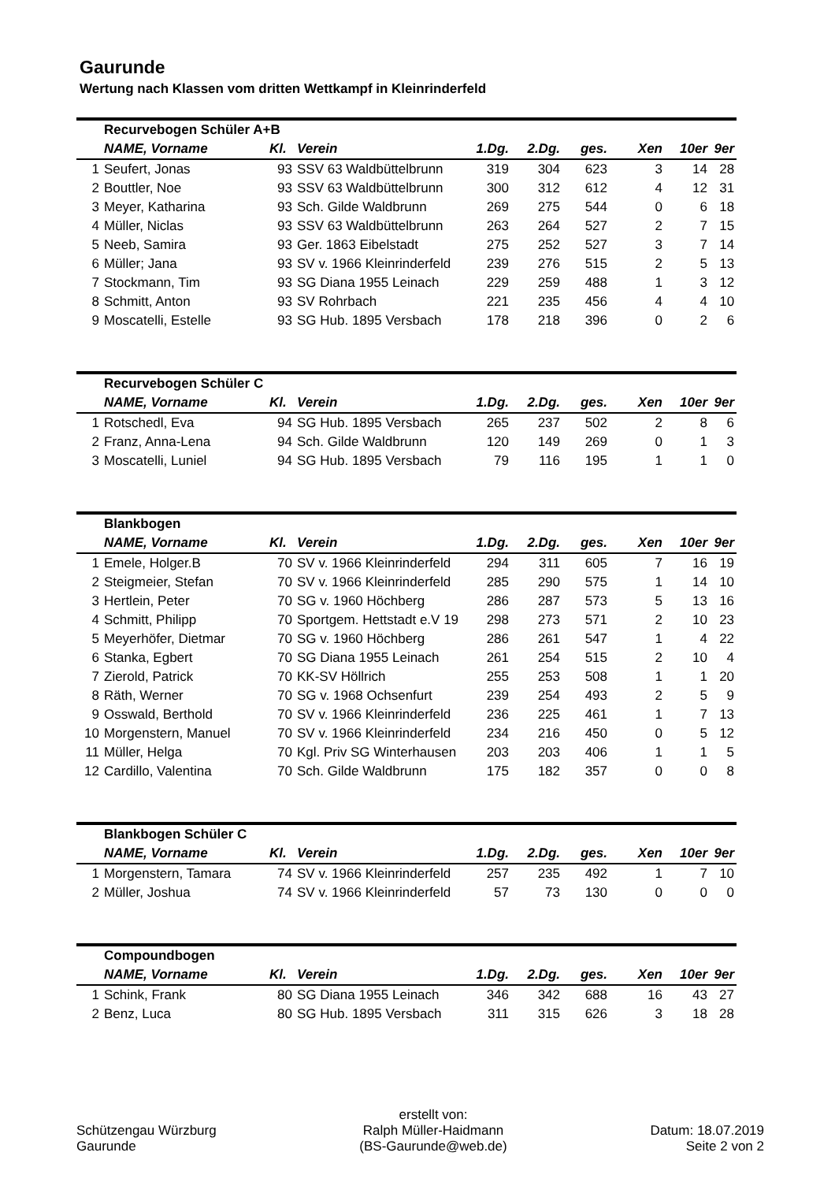Gaurunde
Wertung nach Klassen vom dritten Wettkampf in Kleinrinderfeld
| | Recurvebogen Schüler A+B | | | | | | | | |
| | NAME, Vorname | Kl. | Verein | 1.Dg. | 2.Dg. | ges. | Xen | 10er | 9er |
| 1 | Seufert, Jonas | 93 | SSV 63 Waldbüttelbrunn | 319 | 304 | 623 | 3 | 14 | 28 |
| 2 | Bouttler, Noe | 93 | SSV 63 Waldbüttelbrunn | 300 | 312 | 612 | 4 | 12 | 31 |
| 3 | Meyer, Katharina | 93 | Sch. Gilde Waldbrunn | 269 | 275 | 544 | 0 | 6 | 18 |
| 4 | Müller, Niclas | 93 | SSV 63 Waldbüttelbrunn | 263 | 264 | 527 | 2 | 7 | 15 |
| 5 | Neeb, Samira | 93 | Ger. 1863 Eibelstadt | 275 | 252 | 527 | 3 | 7 | 14 |
| 6 | Müller; Jana | 93 | SV v. 1966 Kleinrinderfeld | 239 | 276 | 515 | 2 | 5 | 13 |
| 7 | Stockmann, Tim | 93 | SG Diana 1955 Leinach | 229 | 259 | 488 | 1 | 3 | 12 |
| 8 | Schmitt, Anton | 93 | SV Rohrbach | 221 | 235 | 456 | 4 | 4 | 10 |
| 9 | Moscatelli, Estelle | 93 | SG Hub. 1895 Versbach | 178 | 218 | 396 | 0 | 2 | 6 |
| | Recurvebogen Schüler C | | | | | | | | |
| | NAME, Vorname | Kl. | Verein | 1.Dg. | 2.Dg. | ges. | Xen | 10er | 9er |
| 1 | Rotschedl, Eva | 94 | SG Hub. 1895 Versbach | 265 | 237 | 502 | 2 | 8 | 6 |
| 2 | Franz, Anna-Lena | 94 | Sch. Gilde Waldbrunn | 120 | 149 | 269 | 0 | 1 | 3 |
| 3 | Moscatelli, Luniel | 94 | SG Hub. 1895 Versbach | 79 | 116 | 195 | 1 | 1 | 0 |
| | Blankbogen | | | | | | | | |
| | NAME, Vorname | Kl. | Verein | 1.Dg. | 2.Dg. | ges. | Xen | 10er | 9er |
| 1 | Emele, Holger.B | 70 | SV v. 1966 Kleinrinderfeld | 294 | 311 | 605 | 7 | 16 | 19 |
| 2 | Steigmeier, Stefan | 70 | SV v. 1966 Kleinrinderfeld | 285 | 290 | 575 | 1 | 14 | 10 |
| 3 | Hertlein, Peter | 70 | SG v. 1960 Höchberg | 286 | 287 | 573 | 5 | 13 | 16 |
| 4 | Schmitt, Philipp | 70 | Sportgem. Hettstadt e.V 19 | 298 | 273 | 571 | 2 | 10 | 23 |
| 5 | Meyerhöfer, Dietmar | 70 | SG v. 1960 Höchberg | 286 | 261 | 547 | 1 | 4 | 22 |
| 6 | Stanka, Egbert | 70 | SG Diana 1955 Leinach | 261 | 254 | 515 | 2 | 10 | 4 |
| 7 | Zierold, Patrick | 70 | KK-SV Höllrich | 255 | 253 | 508 | 1 | 1 | 20 |
| 8 | Räth, Werner | 70 | SG v. 1968 Ochsenfurt | 239 | 254 | 493 | 2 | 5 | 9 |
| 9 | Osswald, Berthold | 70 | SV v. 1966 Kleinrinderfeld | 236 | 225 | 461 | 1 | 7 | 13 |
| 10 | Morgenstern, Manuel | 70 | SV v. 1966 Kleinrinderfeld | 234 | 216 | 450 | 0 | 5 | 12 |
| 11 | Müller, Helga | 70 | Kgl. Priv SG Winterhausen | 203 | 203 | 406 | 1 | 1 | 5 |
| 12 | Cardillo, Valentina | 70 | Sch. Gilde Waldbrunn | 175 | 182 | 357 | 0 | 0 | 8 |
| | Blankbogen Schüler C | | | | | | | | |
| | NAME, Vorname | Kl. | Verein | 1.Dg. | 2.Dg. | ges. | Xen | 10er | 9er |
| 1 | Morgenstern, Tamara | 74 | SV v. 1966 Kleinrinderfeld | 257 | 235 | 492 | 1 | 7 | 10 |
| 2 | Müller, Joshua | 74 | SV v. 1966 Kleinrinderfeld | 57 | 73 | 130 | 0 | 0 | 0 |
| | Compoundbogen | | | | | | | | |
| | NAME, Vorname | Kl. | Verein | 1.Dg. | 2.Dg. | ges. | Xen | 10er | 9er |
| 1 | Schink, Frank | 80 | SG Diana 1955 Leinach | 346 | 342 | 688 | 16 | 43 | 27 |
| 2 | Benz, Luca | 80 | SG Hub. 1895 Versbach | 311 | 315 | 626 | 3 | 18 | 28 |
Schützengau Würzburg
Gaurunde
erstellt von:
Ralph Müller-Haidmann
(BS-Gaurunde@web.de)
Datum: 18.07.2019
Seite 2 von 2